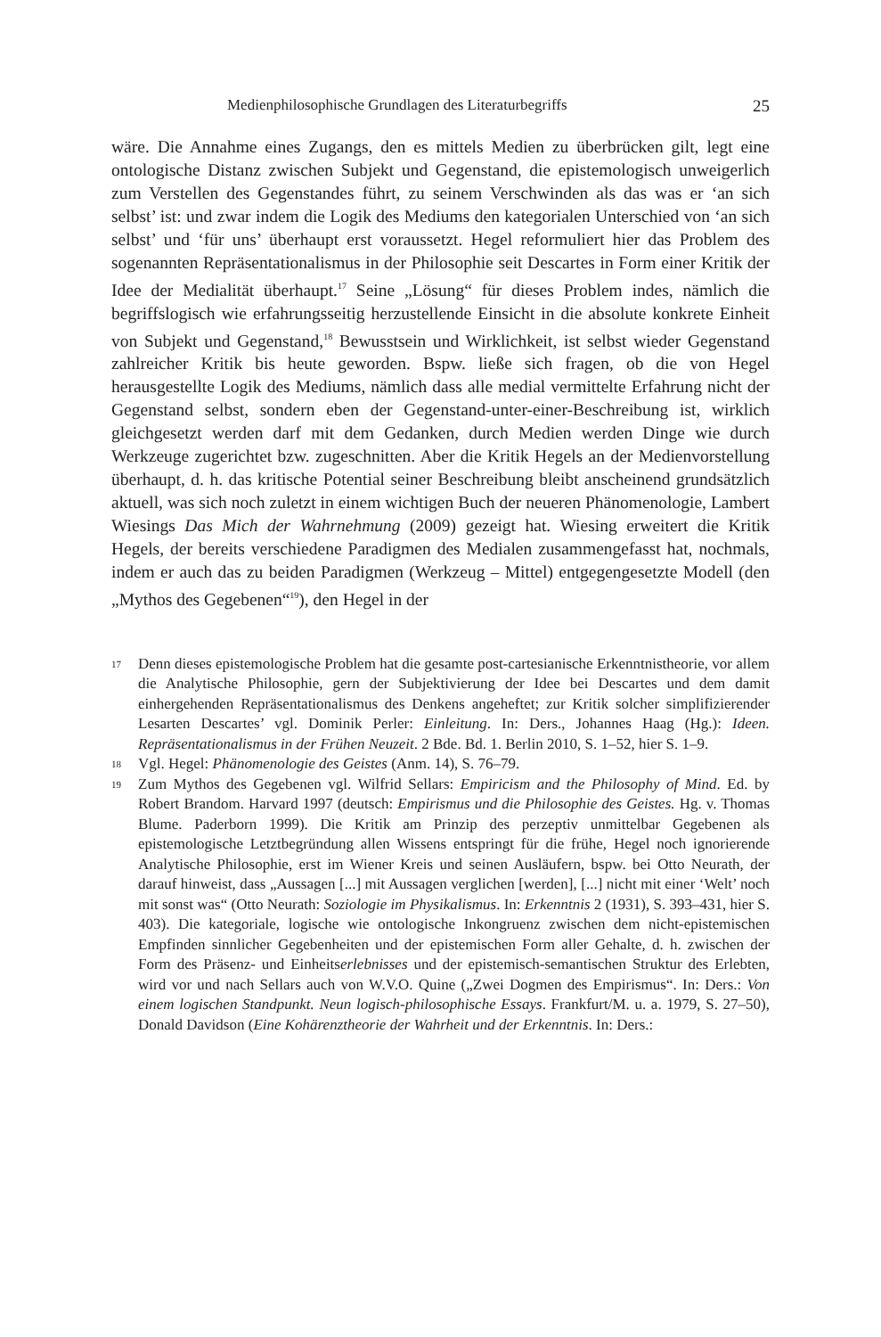Medienphilosophische Grundlagen des Literaturbegriffs 25
wäre. Die Annahme eines Zugangs, den es mittels Medien zu überbrücken gilt, legt eine ontologische Distanz zwischen Subjekt und Gegenstand, die epistemologisch unweigerlich zum Verstellen des Gegenstandes führt, zu seinem Verschwinden als das was er ‘an sich selbst’ ist: und zwar indem die Logik des Mediums den kategorialen Unterschied von ‘an sich selbst’ und ‘für uns’ überhaupt erst voraussetzt. Hegel reformuliert hier das Problem des sogenannten Repräsentationalismus in der Philosophie seit Descartes in Form einer Kritik der Idee der Medialität überhaupt.<sup>17</sup> Seine „Lösung“ für dieses Problem indes, nämlich die begriffslogisch wie erfahrungsseitig herzustellende Einsicht in die absolute konkrete Einheit von Subjekt und Gegenstand,<sup>18</sup> Bewusstsein und Wirklichkeit, ist selbst wieder Gegenstand zahlreicher Kritik bis heute geworden. Bspw. ließe sich fragen, ob die von Hegel herausgestellte Logik des Mediums, nämlich dass alle medial vermittelte Erfahrung nicht der Gegenstand selbst, sondern eben der Gegenstand-unter-einer-Beschreibung ist, wirklich gleichgesetzt werden darf mit dem Gedanken, durch Medien werden Dinge wie durch Werkzeuge zugerichtet bzw. zugeschnitten. Aber die Kritik Hegels an der Medienvorstellung überhaupt, d. h. das kritische Potential seiner Beschreibung bleibt anscheinend grundsätzlich aktuell, was sich noch zuletzt in einem wichtigen Buch der neueren Phänomenologie, Lambert Wiesings Das Mich der Wahrnehmung (2009) gezeigt hat. Wiesing erweitert die Kritik Hegels, der bereits verschiedene Paradigmen des Medialen zusammengefasst hat, nochmals, indem er auch das zu beiden Paradigmen (Werkzeug – Mittel) entgegengesetzte Modell (den „Mythos des Gegebenen“<sup>19</sup>), den Hegel in der
17 Denn dieses epistemologische Problem hat die gesamte post-cartesianische Erkenntnistheorie, vor allem die Analytische Philosophie, gern der Subjektivierung der Idee bei Descartes und dem damit einhergehenden Repräsentationalismus des Denkens angeheftet; zur Kritik solcher simplifizierender Lesarten Descartes’ vgl. Dominik Perler: Einleitung. In: Ders., Johannes Haag (Hg.): Ideen. Repräsentationalismus in der Frühen Neuzeit. 2 Bde. Bd. 1. Berlin 2010, S. 1–52, hier S. 1–9.
18 Vgl. Hegel: Phänomenologie des Geistes (Anm. 14), S. 76–79.
19 Zum Mythos des Gegebenen vgl. Wilfrid Sellars: Empiricism and the Philosophy of Mind. Ed. by Robert Brandom. Harvard 1997 (deutsch: Empirismus und die Philosophie des Geistes. Hg. v. Thomas Blume. Paderborn 1999). Die Kritik am Prinzip des perzeptiv unmittelbar Gegebenen als epistemologische Letztbegründung allen Wissens entspringt für die frühe, Hegel noch ignorierende Analytische Philosophie, erst im Wiener Kreis und seinen Ausläufern, bspw. bei Otto Neurath, der darauf hinweist, dass „Aussagen [...] mit Aussagen verglichen [werden], [...] nicht mit einer ‘Welt’ noch mit sonst was“ (Otto Neurath: Soziologie im Physikalismus. In: Erkenntnis 2 (1931), S. 393–431, hier S. 403). Die kategoriale, logische wie ontologische Inkongruenz zwischen dem nicht-epistemischen Empfinden sinnlicher Gegebenheiten und der epistemischen Form aller Gehalte, d. h. zwischen der Form des Präsenz- und Einheitserlebnisses und der epistemisch-semantischen Struktur des Erlebten, wird vor und nach Sellars auch von W.V.O. Quine („Zwei Dogmen des Empirismus“. In: Ders.: Von einem logischen Standpunkt. Neun logisch-philosophische Essays. Frankfurt/M. u. a. 1979, S. 27–50), Donald Davidson (Eine Kohärenztheorie der Wahrheit und der Erkenntnis. In: Ders.: